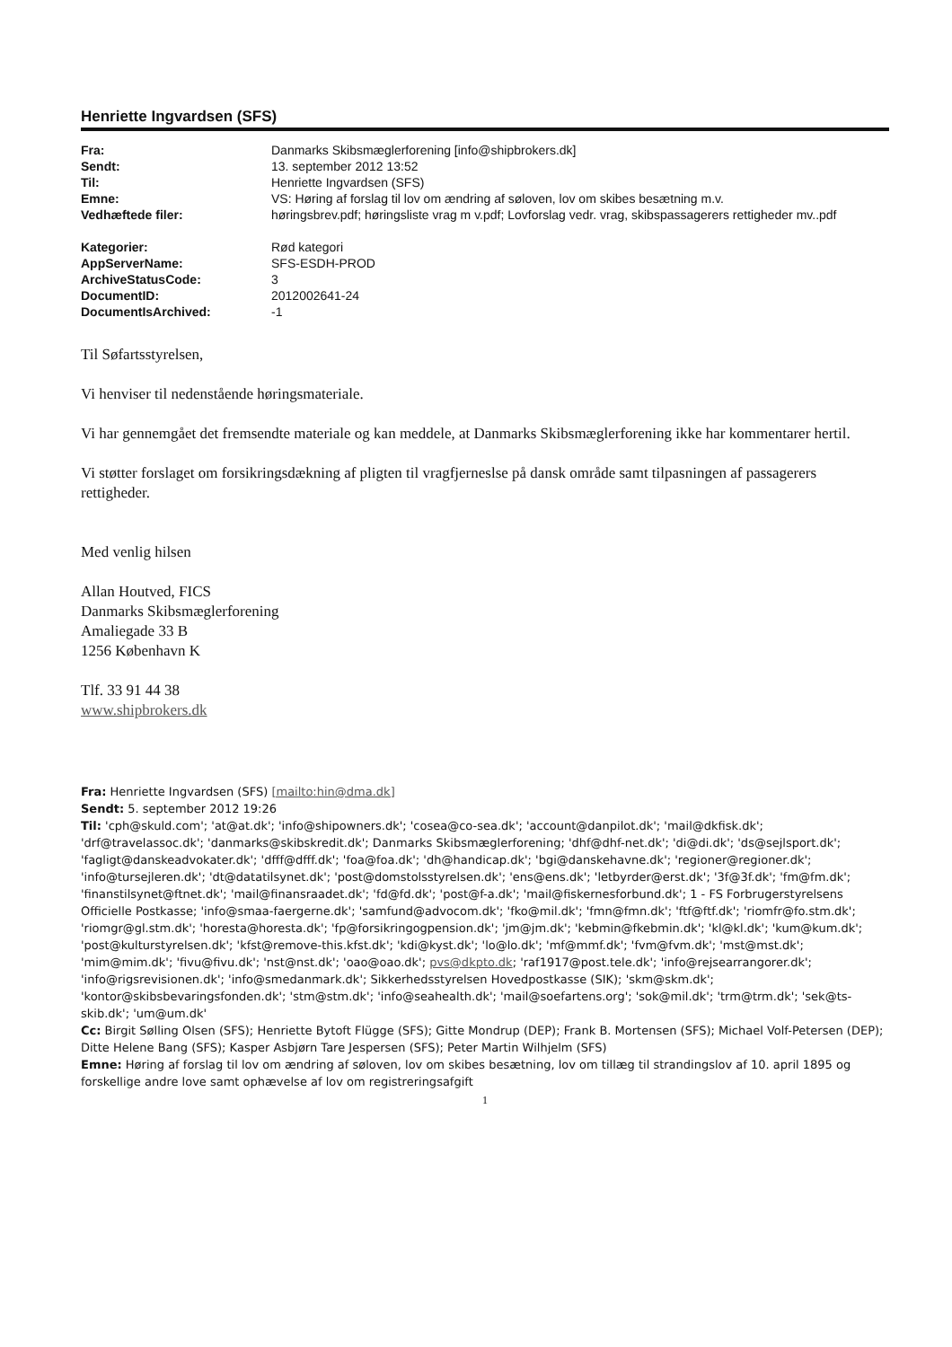Henriette Ingvardsen (SFS)
| Fra: | Danmarks Skibsmæglerforening [info@shipbrokers.dk] |
| Sendt: | 13. september 2012 13:52 |
| Til: | Henriette Ingvardsen (SFS) |
| Emne: | VS: Høring af forslag til lov om ændring af søloven, lov om skibes besætning m.v. |
| Vedhæftede filer: | høringsbrev.pdf; høringsliste vrag m v.pdf; Lovforslag vedr. vrag, skibspassagerers rettigheder mv..pdf |
| Kategorier: | Rød kategori |
| AppServerName: | SFS-ESDH-PROD |
| ArchiveStatusCode: | 3 |
| DocumentID: | 2012002641-24 |
| DocumentIsArchived: | -1 |
Til Søfartsstyrelsen,
Vi henviser til nedenstående høringsmateriale.
Vi har gennemgået det fremsendte materiale og kan meddele, at Danmarks Skibsmæglerforening ikke har kommentarer hertil.
Vi støtter forslaget om forsikringsdækning af pligten til vragfjerneslse på dansk område samt tilpasningen af passagerers rettigheder.
Med venlig hilsen
Allan Houtved, FICS
Danmarks Skibsmæglerforening
Amaliegade 33 B
1256 København K
Tlf. 33 91 44 38
www.shipbrokers.dk
Fra: Henriette Ingvardsen (SFS) [mailto:hin@dma.dk]
Sendt: 5. september 2012 19:26
Til: 'cph@skuld.com'; 'at@at.dk'; 'info@shipowners.dk'; 'cosea@co-sea.dk'; 'account@danpilot.dk'; 'mail@dkfisk.dk'; 'drf@travelassoc.dk'; 'danmarks@skibskredit.dk'; Danmarks Skibsmæglerforening; 'dhf@dhf-net.dk'; 'di@di.dk'; 'ds@sejlsport.dk'; 'fagligt@danskeadvokater.dk'; 'dfff@dfff.dk'; 'foa@foa.dk'; 'dh@handicap.dk'; 'bgi@danskehavne.dk'; 'regioner@regioner.dk'; 'info@tursejleren.dk'; 'dt@datatilsynet.dk'; 'post@domstolsstyrelsen.dk'; 'ens@ens.dk'; 'letbyrder@erst.dk'; '3f@3f.dk'; 'fm@fm.dk'; 'finanstilsynet@ftnet.dk'; 'mail@finansraadet.dk'; 'fd@fd.dk'; 'post@f-a.dk'; 'mail@fiskernesforbund.dk'; 1 - FS Forbrugerstyrelsens Officielle Postkasse; 'info@smaa-faergerne.dk'; 'samfund@advocom.dk'; 'fko@mil.dk'; 'fmn@fmn.dk'; 'ftf@ftf.dk'; 'riomfr@fo.stm.dk'; 'riomgr@gl.stm.dk'; 'horesta@horesta.dk'; 'fp@forsikringogpension.dk'; 'jm@jm.dk'; 'kebmin@fkebmin.dk'; 'kl@kl.dk'; 'kum@kum.dk'; 'post@kulturstyrelsen.dk'; 'kfst@remove-this.kfst.dk'; 'kdi@kyst.dk'; 'lo@lo.dk'; 'mf@mmf.dk'; 'fvm@fvm.dk'; 'mst@mst.dk'; 'mim@mim.dk'; 'fivu@fivu.dk'; 'nst@nst.dk'; 'oao@oao.dk'; pvs@dkpto.dk; 'raf1917@post.tele.dk'; 'info@rejsearrangorer.dk'; 'info@rigsrevisionen.dk'; 'info@smedanmark.dk'; Sikkerhedsstyrelsen Hovedpostkasse (SIK); 'skm@skm.dk'; 'kontor@skibsbevaringsfonden.dk'; 'stm@stm.dk'; 'info@seahealth.dk'; 'mail@soefartens.org'; 'sok@mil.dk'; 'trm@trm.dk'; 'sek@ts-skib.dk'; 'um@um.dk'
Cc: Birgit Sølling Olsen (SFS); Henriette Bytoft Flügge (SFS); Gitte Mondrup (DEP); Frank B. Mortensen (SFS); Michael Volf-Petersen (DEP); Ditte Helene Bang (SFS); Kasper Asbjørn Tare Jespersen (SFS); Peter Martin Wilhjelm (SFS)
Emne: Høring af forslag til lov om ændring af søloven, lov om skibes besætning, lov om tillæg til strandingslov af 10. april 1895 og forskellige andre love samt ophævelse af lov om registreringsafgift
1